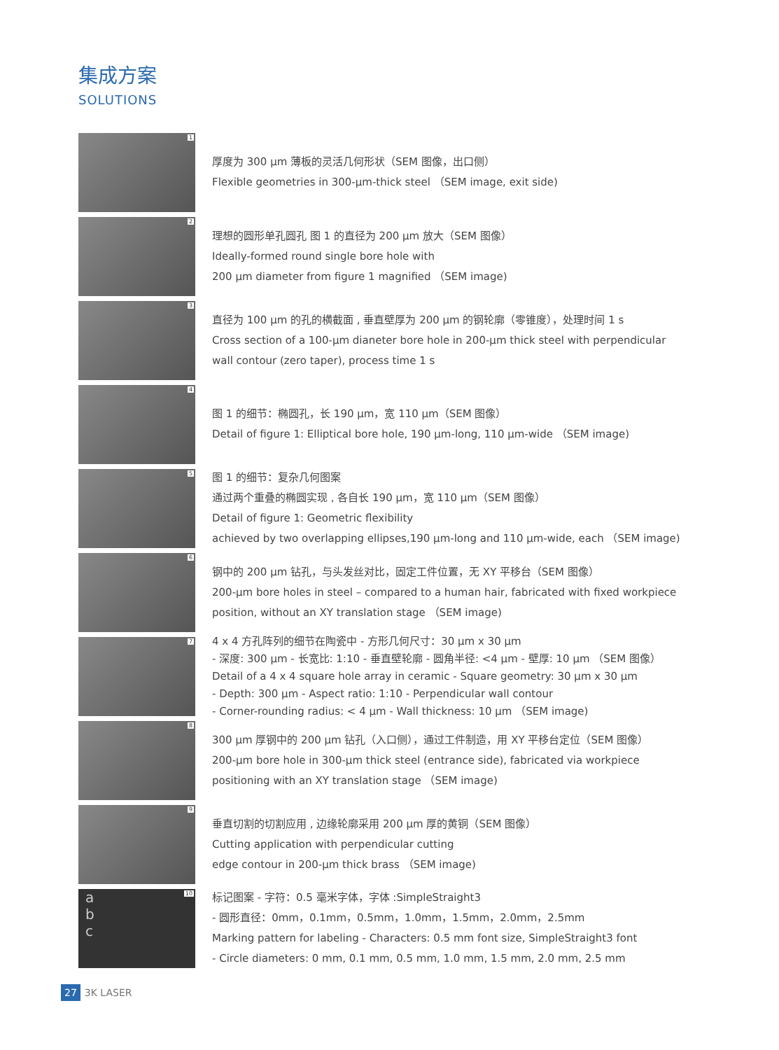集成方案
SOLUTIONS
1
厚度为 300 µm 薄板的灵活几何形状（SEM 图像，出口侧）
Flexible geometries in 300-µm-thick steel （SEM image, exit side)
2
理想的圆形单孔圆孔 图 1 的直径为 200 µm 放大（SEM 图像）
Ideally-formed round single bore hole with
200 µm diameter from figure 1 magnified （SEM image)
3
直径为 100 µm 的孔的横截面 , 垂直壁厚为 200 µm 的钢轮廓（零锥度），处理时间 1 s
Cross section of a 100-µm dianeter bore hole in 200-µm thick steel with perpendicular
wall contour (zero taper), process time 1 s
4
图 1 的细节：椭圆孔，长 190 µm，宽 110 µm（SEM 图像）
Detail of figure 1: Elliptical bore hole, 190 µm-long, 110 µm-wide （SEM image)
5
图 1 的细节：复杂几何图案
通过两个重叠的椭圆实现 , 各自长 190 µm，宽 110 µm（SEM 图像）
Detail of figure 1: Geometric flexibility
achieved by two overlapping ellipses,190 µm-long and 110 µm-wide, each （SEM image)
6
钢中的 200 µm 钻孔，与头发丝对比，固定工件位置，无 XY 平移台（SEM 图像）
200-µm bore holes in steel – compared to a human hair, fabricated with fixed workpiece
position, without an XY translation stage （SEM image)
7
4 x 4 方孔阵列的细节在陶瓷中 - 方形几何尺寸：30 µm x 30 µm
- 深度: 300 µm - 长宽比: 1:10 - 垂直壁轮廓 - 圆角半径: <4 µm - 壁厚: 10 µm （SEM 图像）
Detail of a 4 x 4 square hole array in ceramic - Square geometry: 30 µm x 30 µm
- Depth: 300 µm - Aspect ratio: 1:10 - Perpendicular wall contour
- Corner-rounding radius: < 4 µm - Wall thickness: 10 µm （SEM image)
8
300 µm 厚钢中的 200 µm 钻孔（入口侧），通过工件制造，用 XY 平移台定位（SEM 图像）
200-µm bore hole in 300-µm thick steel (entrance side), fabricated via workpiece
positioning with an XY translation stage （SEM image)
9
垂直切割的切割应用 , 边缘轮廓采用 200 µm 厚的黄铜（SEM 图像）
Cutting application with perpendicular cutting
edge contour in 200-µm thick brass （SEM image)
a
b
c
10
标记图案 - 字符：0.5 毫米字体，字体 :SimpleStraight3
- 圆形直径：0mm，0.1mm，0.5mm，1.0mm，1.5mm，2.0mm，2.5mm
Marking pattern for labeling - Characters: 0.5 mm font size, SimpleStraight3 font
- Circle diameters: 0 mm, 0.1 mm, 0.5 mm, 1.0 mm, 1.5 mm, 2.0 mm, 2.5 mm
27 3K LASER